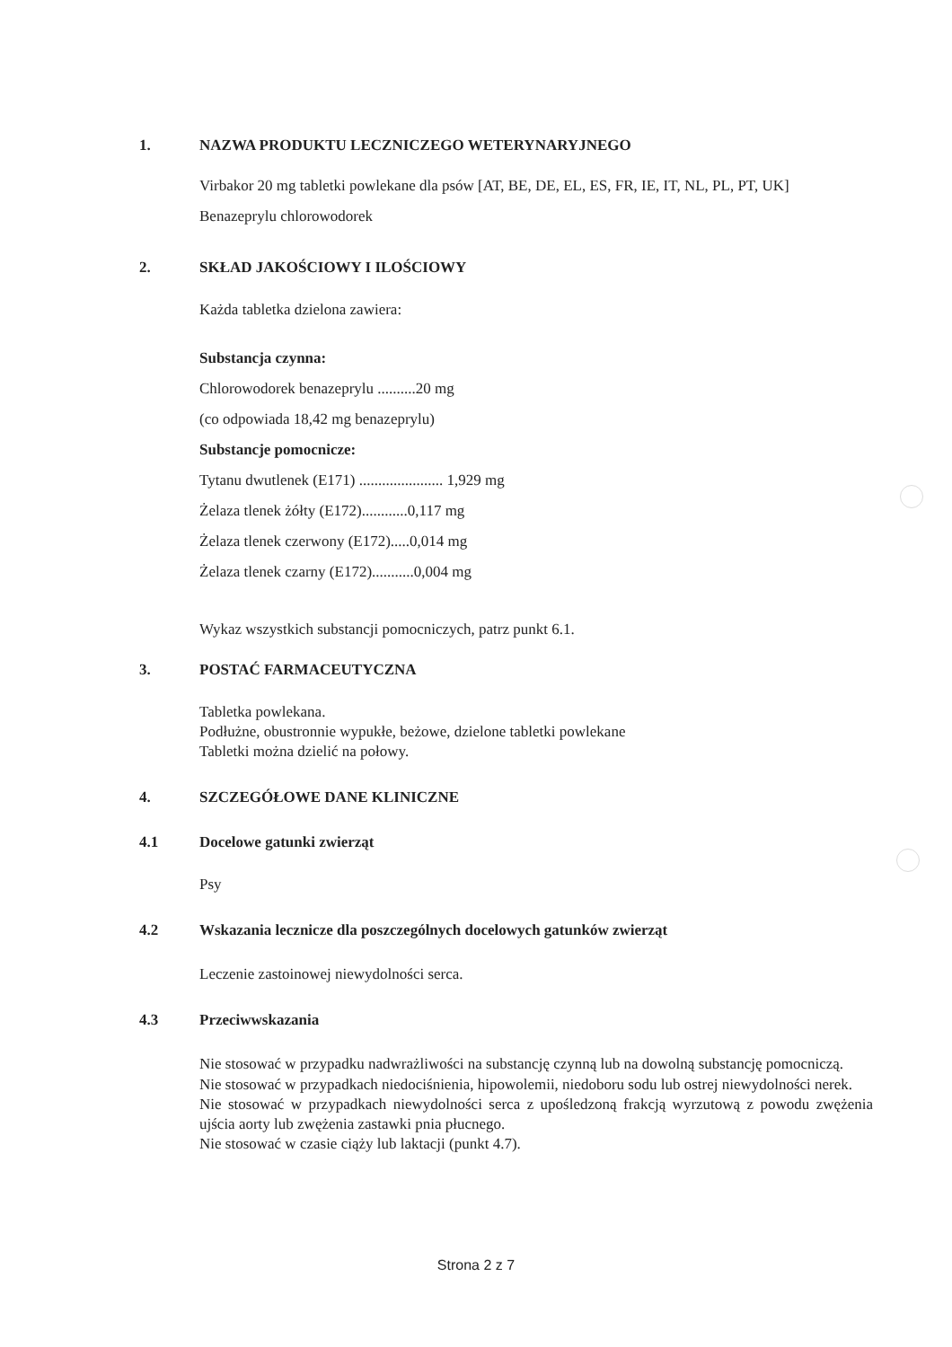1. NAZWA PRODUKTU LECZNICZEGO WETERYNARYJNEGO
Virbakor 20 mg tabletki powlekane dla psów [AT, BE, DE, EL, ES, FR, IE, IT, NL, PL, PT, UK]
Benazeprylu chlorowodorek
2. SKŁAD JAKOŚCIOWY I ILOŚCIOWY
Każda tabletka dzielona zawiera:
Substancja czynna:
Chlorowodorek benazeprylu ..........20 mg
(co odpowiada 18,42 mg benazeprylu)
Substancje pomocnicze:
Tytanu dwutlenek (E171) ...................... 1,929 mg
Żelaza tlenek żółty (E172)............0,117 mg
Żelaza tlenek czerwony (E172).....0,014 mg
Żelaza tlenek czarny (E172)...........0,004 mg
Wykaz wszystkich substancji pomocniczych, patrz punkt 6.1.
3. POSTAĆ FARMACEUTYCZNA
Tabletka powlekana.
Podłużne, obustronnie wypukłe, beżowe, dzielone tabletki powlekane
Tabletki można dzielić na połowy.
4. SZCZEGÓŁOWE DANE KLINICZNE
4.1 Docelowe gatunki zwierząt
Psy
4.2 Wskazania lecznicze dla poszczególnych docelowych gatunków zwierząt
Leczenie zastoinowej niewydolności serca.
4.3 Przeciwwskazania
Nie stosować w przypadku nadwrażliwości na substancję czynną lub na dowolną substancję pomocniczą.
Nie stosować w przypadkach niedociśnienia, hipowolemii, niedoboru sodu lub ostrej niewydolności nerek.
Nie stosować w przypadkach niewydolności serca z upośledzoną frakcją wyrzutową z powodu zwężenia ujścia aorty lub zwężenia zastawki pnia płucnego.
Nie stosować w czasie ciąży lub laktacji (punkt 4.7).
Strona 2 z 7